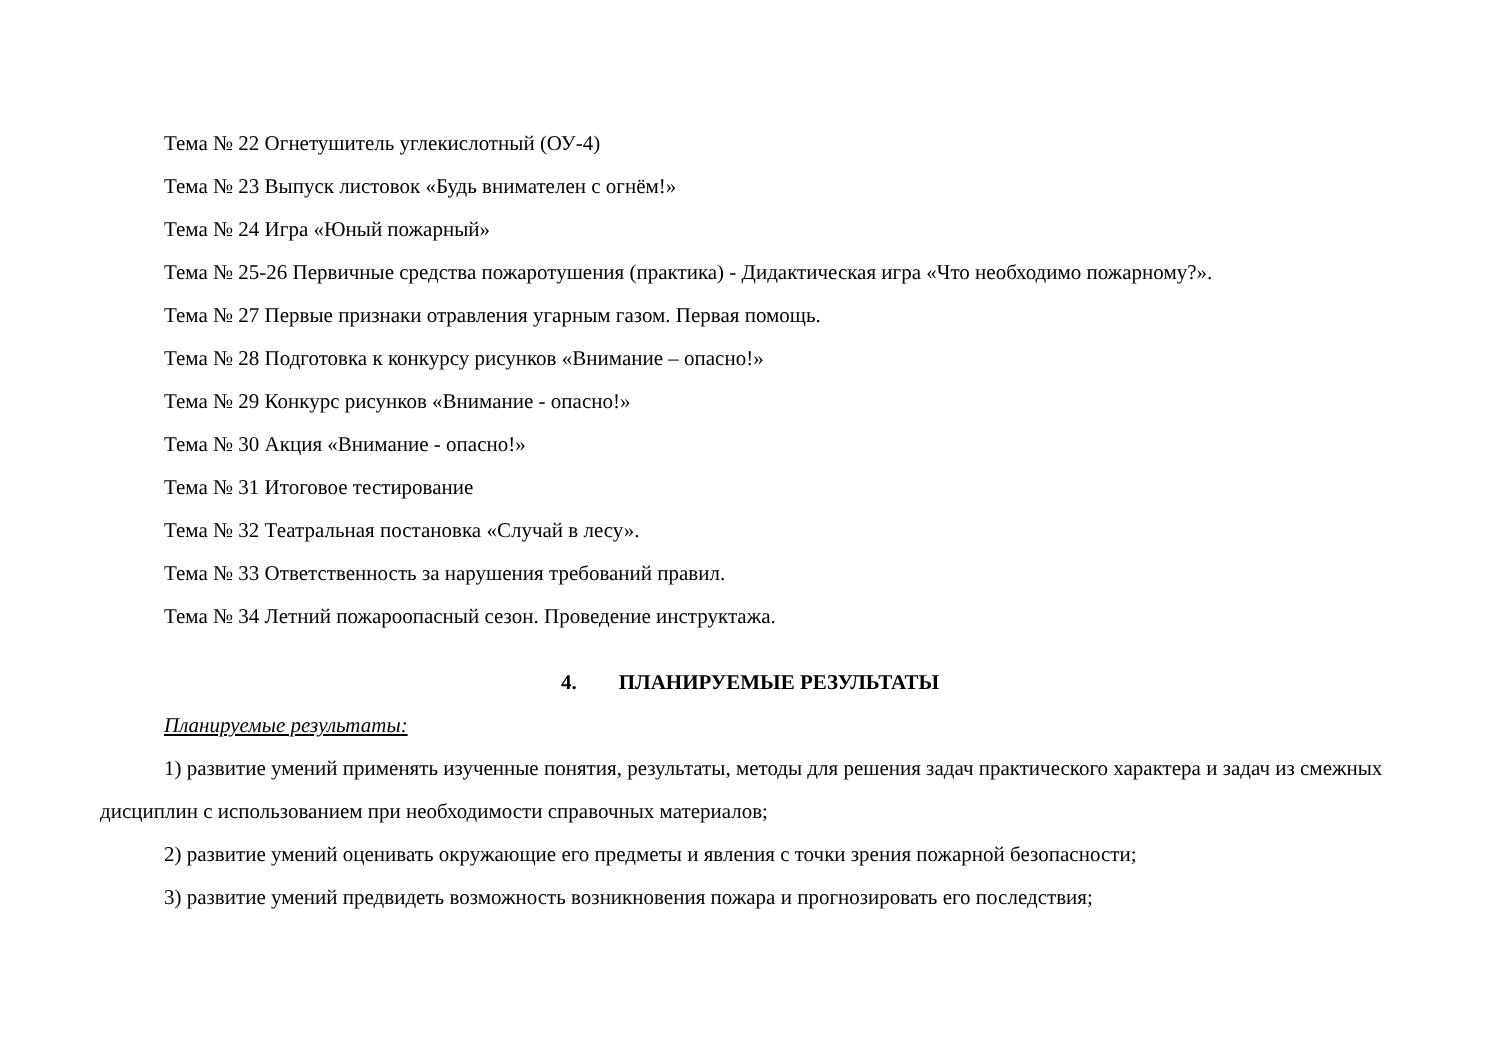Тема № 22 Огнетушитель углекислотный (ОУ-4)
Тема № 23 Выпуск листовок «Будь внимателен с огнём!»
Тема № 24 Игра «Юный пожарный»
Тема № 25-26 Первичные средства пожаротушения (практика) - Дидактическая игра «Что необходимо пожарному?».
Тема № 27 Первые признаки отравления угарным газом. Первая помощь.
Тема № 28 Подготовка к конкурсу рисунков «Внимание – опасно!»
Тема № 29 Конкурс рисунков «Внимание - опасно!»
Тема № 30 Акция «Внимание - опасно!»
Тема № 31 Итоговое тестирование
Тема № 32 Театральная постановка «Случай в лесу».
Тема № 33 Ответственность за нарушения требований правил.
Тема № 34 Летний пожароопасный сезон. Проведение инструктажа.
4. ПЛАНИРУЕМЫЕ РЕЗУЛЬТАТЫ
Планируемые результаты:
1) развитие умений применять изученные понятия, результаты, методы для решения задач практического характера и задач из смежных дисциплин с использованием при необходимости справочных материалов;
2) развитие умений оценивать окружающие его предметы и явления с точки зрения пожарной безопасности;
3) развитие умений предвидеть возможность возникновения пожара и прогнозировать его последствия;